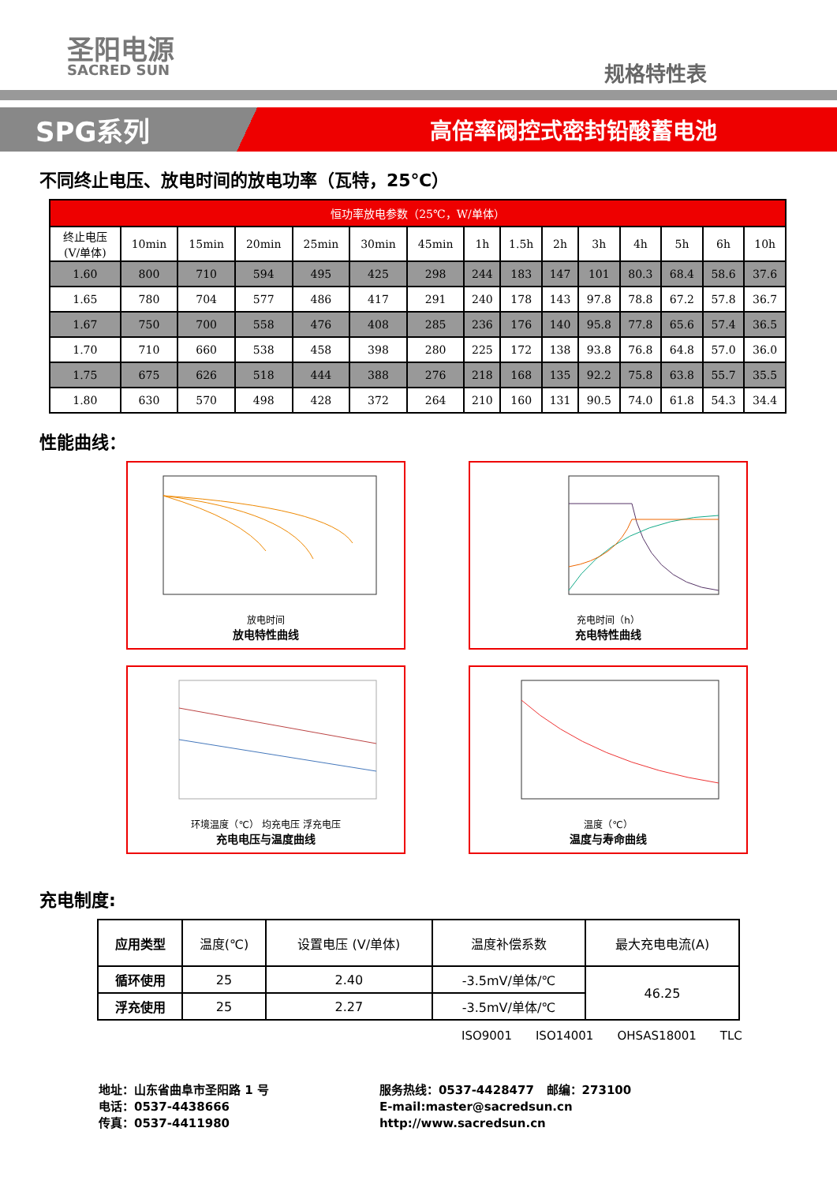圣阳电源
SACRED SUN
规格特性表
SPG系列
高倍率阀控式密封铅酸蓄电池
不同终止电压、放电时间的放电功率（瓦特，25℃）
| 恒功率放电参数（25℃，W/单体） | | | | | | | | | | | | | | |
| --- | --- | --- | --- | --- | --- | --- | --- | --- | --- | --- | --- | --- | --- | --- |
| 终止电压 (V/单体) | 10min | 15min | 20min | 25min | 30min | 45min | 1h | 1.5h | 2h | 3h | 4h | 5h | 6h | 10h |
| 1.60 | 800 | 710 | 594 | 495 | 425 | 298 | 244 | 183 | 147 | 101 | 80.3 | 68.4 | 58.6 | 37.6 |
| 1.65 | 780 | 704 | 577 | 486 | 417 | 291 | 240 | 178 | 143 | 97.8 | 78.8 | 67.2 | 57.8 | 36.7 |
| 1.67 | 750 | 700 | 558 | 476 | 408 | 285 | 236 | 176 | 140 | 95.8 | 77.8 | 65.6 | 57.4 | 36.5 |
| 1.70 | 710 | 660 | 538 | 458 | 398 | 280 | 225 | 172 | 138 | 93.8 | 76.8 | 64.8 | 57.0 | 36.0 |
| 1.75 | 675 | 626 | 518 | 444 | 388 | 276 | 218 | 168 | 135 | 92.2 | 75.8 | 63.8 | 55.7 | 35.5 |
| 1.80 | 630 | 570 | 498 | 428 | 372 | 264 | 210 | 160 | 131 | 90.5 | 74.0 | 61.8 | 54.3 | 34.4 |
性能曲线：
放电时间
放电特性曲线
充电时间（h）
充电特性曲线
环境温度（℃） 均充电压 浮充电压
充电电压与温度曲线
温度（℃）
温度与寿命曲线
充电制度:
| 应用类型 | 温度(℃) | 设置电压 (V/单体) | 温度补偿系数 | 最大充电电流(A) |
| 循环使用 | 25 | 2.40 | -3.5mV/单体/℃ | 46.25 |
| 浮充使用 | 25 | 2.27 | -3.5mV/单体/℃ | |
ISO9001 ISO14001 OHSAS18001 TLC
地址：山东省曲阜市圣阳路 1 号
电话：0537-4438666
传真：0537-4411980
服务热线：0537-4428477 邮编：273100
E-mail:master@sacredsun.cn
http://www.sacredsun.cn